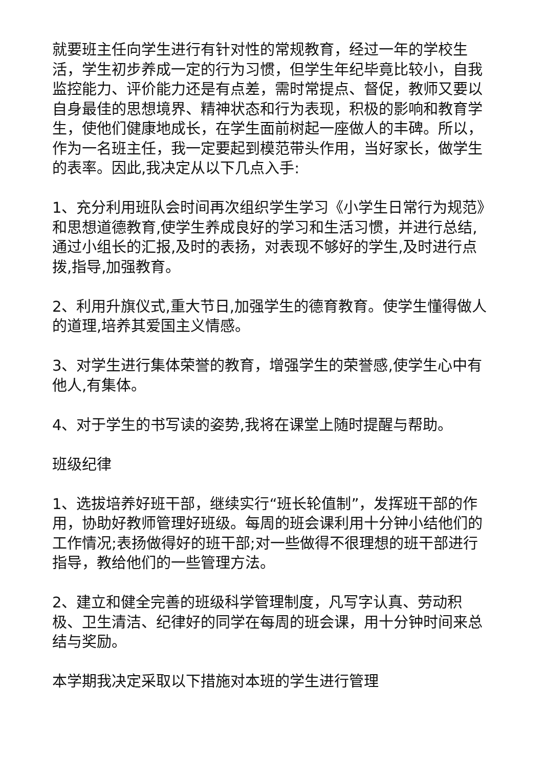就要班主任向学生进行有针对性的常规教育，经过一年的学校生活，学生初步养成一定的行为习惯，但学生年纪毕竟比较小，自我监控能力、评价能力还是有点差，需时常提点、督促，教师又要以自身最佳的思想境界、精神状态和行为表现，积极的影响和教育学生，使他们健康地成长，在学生面前树起一座做人的丰碑。所以，作为一名班主任，我一定要起到模范带头作用，当好家长，做学生的表率。因此,我决定从以下几点入手:
1、充分利用班队会时间再次组织学生学习《小学生日常行为规范》和思想道德教育,使学生养成良好的学习和生活习惯，并进行总结,通过小组长的汇报,及时的表扬，对表现不够好的学生,及时进行点拨,指导,加强教育。
2、利用升旗仪式,重大节日,加强学生的德育教育。使学生懂得做人的道理,培养其爱国主义情感。
3、对学生进行集体荣誉的教育，增强学生的荣誉感,使学生心中有他人,有集体。
4、对于学生的书写读的姿势,我将在课堂上随时提醒与帮助。
班级纪律
1、选拔培养好班干部，继续实行“班长轮值制”，发挥班干部的作用，协助好教师管理好班级。每周的班会课利用十分钟小结他们的工作情况;表扬做得好的班干部;对一些做得不很理想的班干部进行指导，教给他们的一些管理方法。
2、建立和健全完善的班级科学管理制度，凡写字认真、劳动积极、卫生清洁、纪律好的同学在每周的班会课，用十分钟时间来总结与奖励。
本学期我决定采取以下措施对本班的学生进行管理